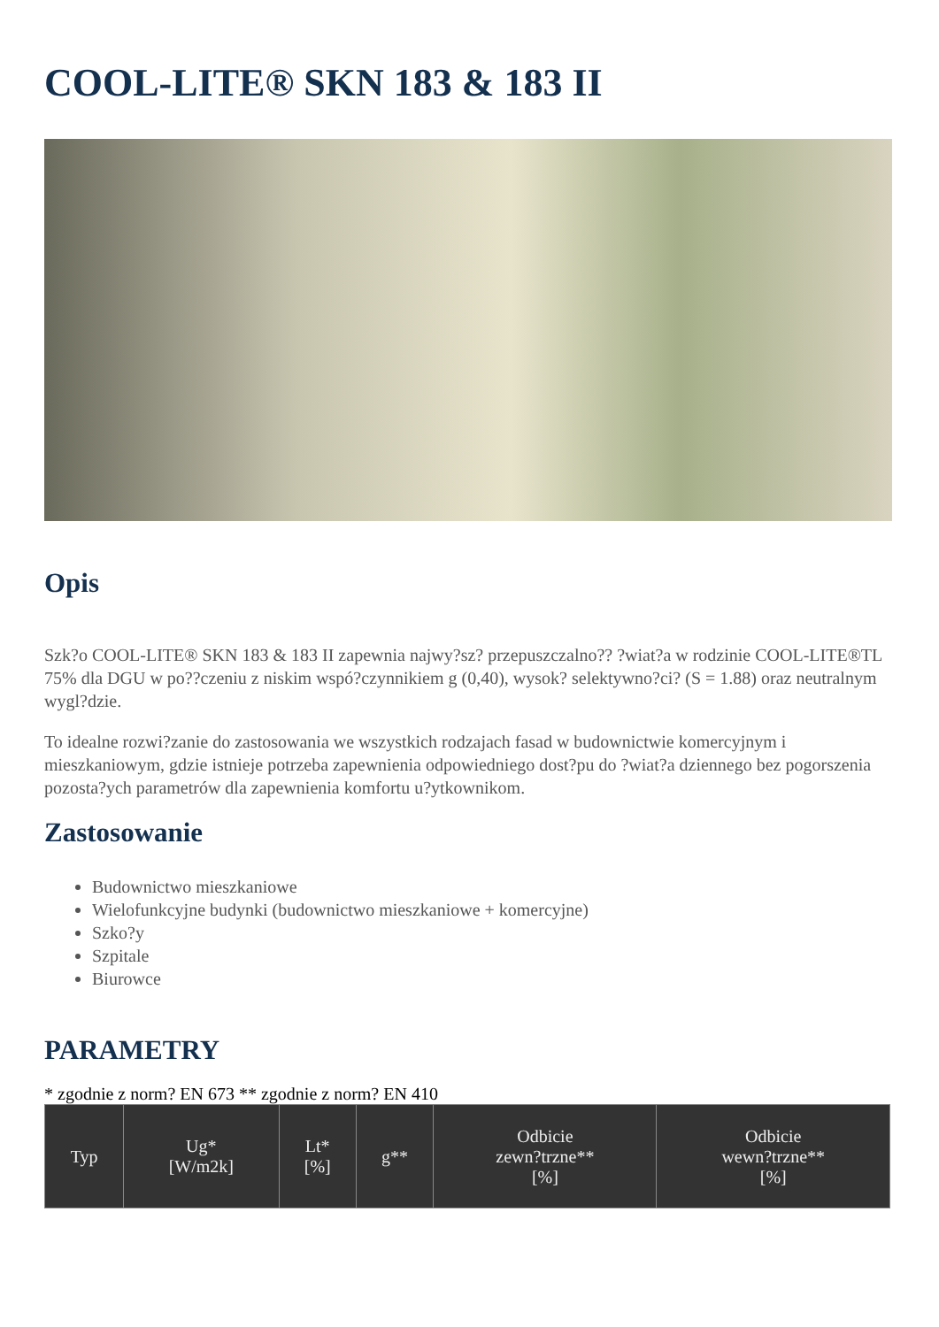COOL-LITE® SKN 183 & 183 II
Opis
Szk?o COOL-LITE® SKN 183 & 183 II zapewnia najwy?sz? przepuszczalno?? ?wiat?a w rodzinie COOL-LITE®TL 75% dla DGU w po??czeniu z niskim wspó?czynnikiem g (0,40), wysok? selektywno?ci? (S = 1.88) oraz neutralnym wygl?dzie.
To idealne rozwi?zanie do zastosowania we wszystkich rodzajach fasad w budownictwie komercyjnym i mieszkaniowym, gdzie istnieje potrzeba zapewnienia odpowiedniego dost?pu do ?wiat?a dziennego bez pogorszenia pozosta?ych parametrów dla zapewnienia komfortu u?ytkownikom.
Zastosowanie
Budownictwo mieszkaniowe
Wielofunkcyjne budynki (budownictwo mieszkaniowe + komercyjne)
Szko?y
Szpitale
Biurowce
PARAMETRY
* zgodnie z norm? EN 673 ** zgodnie z norm? EN 410
| Typ | Ug* [W/m2k] | Lt* [%] | g** | Odbicie zewn?trzne** [%] | Odbicie wewn?trzne** [%] |
| --- | --- | --- | --- | --- | --- |